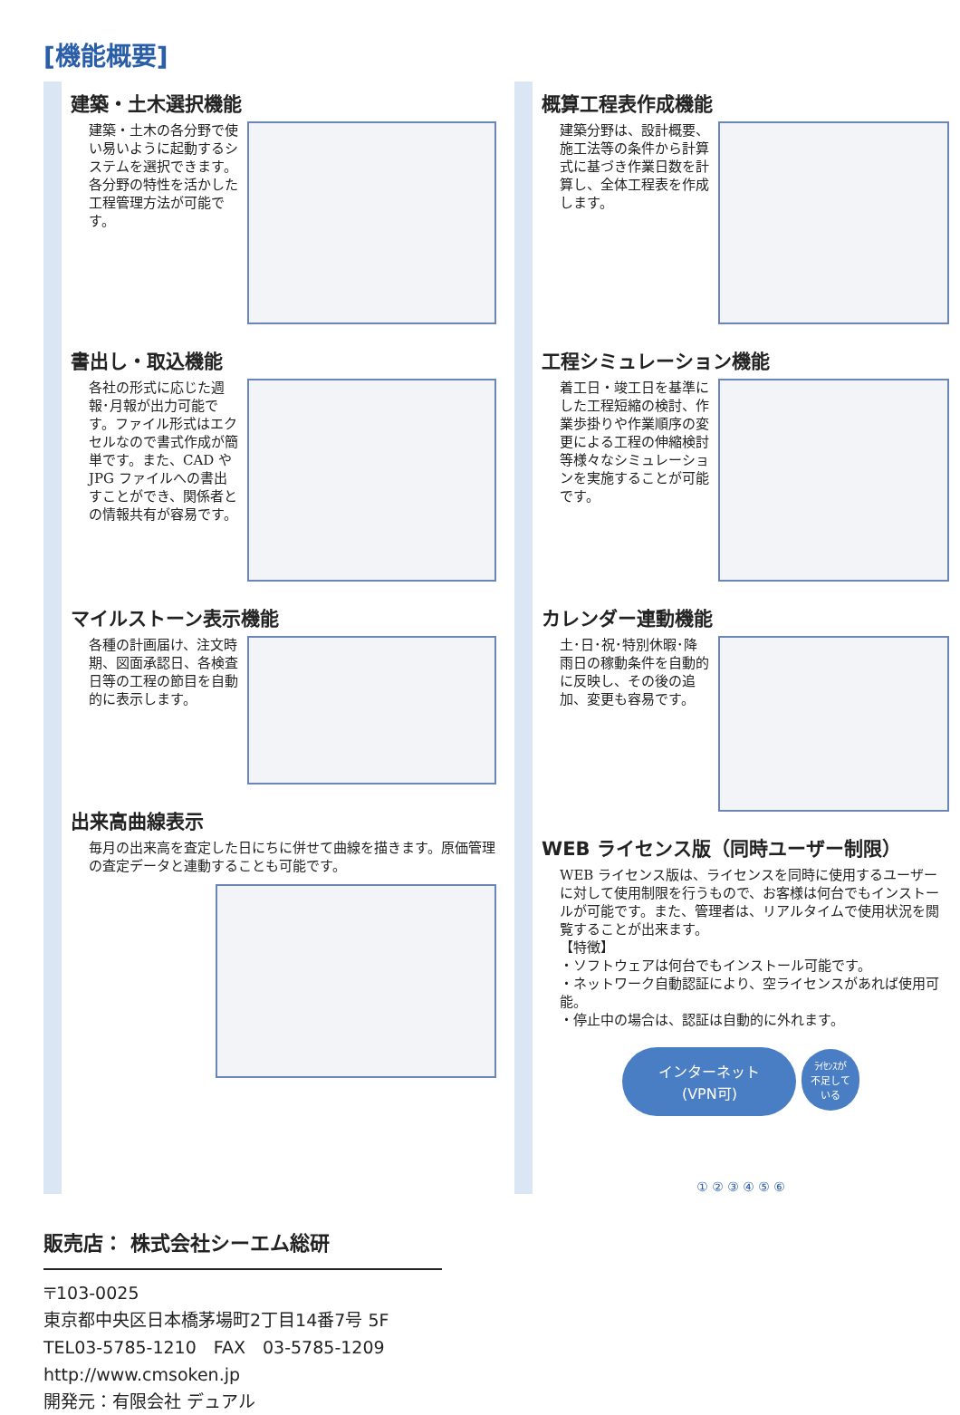[機能概要]
建築・土木選択機能
建築・土木の各分野で使い易いように起動するシステムを選択できます。各分野の特性を活かした工程管理方法が可能です。
書出し・取込機能
各社の形式に応じた週報･月報が出力可能です。ファイル形式はエクセルなので書式作成が簡単です。また、CAD や JPG ファイルへの書出すことができ、関係者との情報共有が容易です。
マイルストーン表示機能
各種の計画届け、注文時期、図面承認日、各検査日等の工程の節目を自動的に表示します。
出来高曲線表示
毎月の出来高を査定した日にちに併せて曲線を描きます。原価管理の査定データと連動することも可能です。
概算工程表作成機能
建築分野は、設計概要、施工法等の条件から計算式に基づき作業日数を計算し、全体工程表を作成します。
工程シミュレーション機能
着工日・竣工日を基準にした工程短縮の検討、作業歩掛りや作業順序の変更による工程の伸縮検討等様々なシミュレーションを実施することが可能です。
カレンダー連動機能
土･日･祝･特別休暇･降雨日の稼動条件を自動的に反映し、その後の追加、変更も容易です。
WEB ライセンス版（同時ユーザー制限）
WEB ライセンス版は、ライセンスを同時に使用するユーザーに対して使用制限を行うもので、お客様は何台でもインストールが可能です。また、管理者は、リアルタイムで使用状況を閲覧することが出来ます。
【特徴】
・ソフトウェアは何台でもインストール可能です。
・ネットワーク自動認証により、空ライセンスがあれば使用可能。
・停止中の場合は、認証は自動的に外れます。
インターネット
(VPN可) ﾗｲｾﾝｽが
不足して
いる
① ② ③ ④ ⑤ ⑥
販売店： 株式会社シーエム総研
〒103-0025
東京都中央区日本橋茅場町2丁目14番7号 5F
TEL03-5785-1210　FAX　03-5785-1209
http://www.cmsoken.jp
開発元：有限会社 デュアル